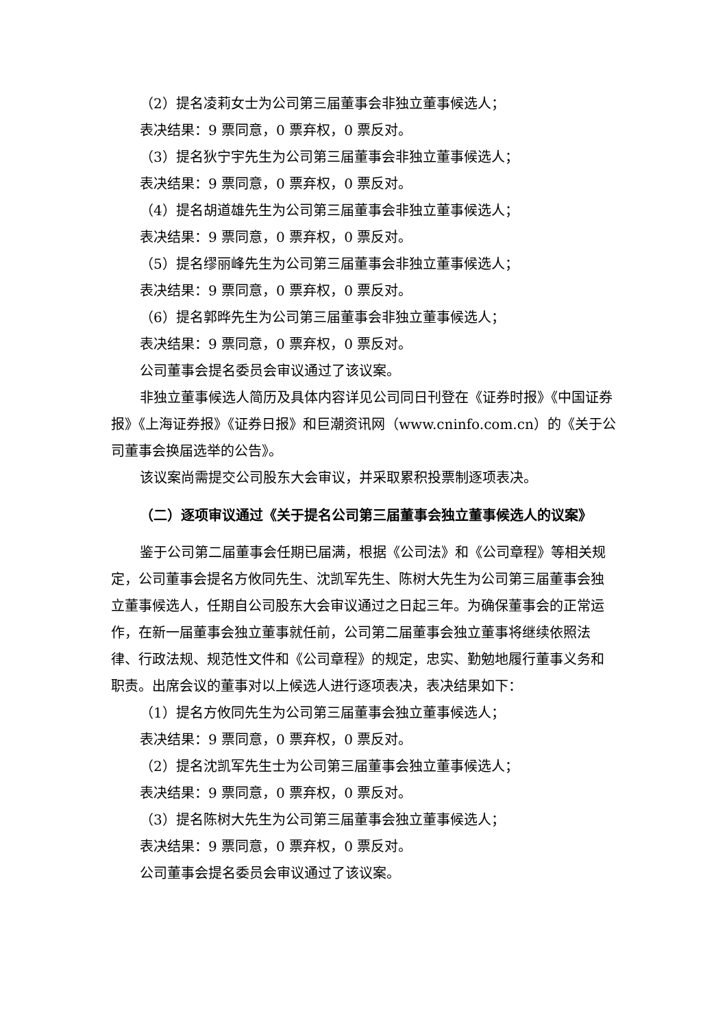（2）提名凌莉女士为公司第三届董事会非独立董事候选人；
表决结果：9 票同意，0 票弃权，0 票反对。
（3）提名狄宁宇先生为公司第三届董事会非独立董事候选人；
表决结果：9 票同意，0 票弃权，0 票反对。
（4）提名胡道雄先生为公司第三届董事会非独立董事候选人；
表决结果：9 票同意，0 票弃权，0 票反对。
（5）提名缪丽峰先生为公司第三届董事会非独立董事候选人；
表决结果：9 票同意，0 票弃权，0 票反对。
（6）提名郭晔先生为公司第三届董事会非独立董事候选人；
表决结果：9 票同意，0 票弃权，0 票反对。
公司董事会提名委员会审议通过了该议案。
非独立董事候选人简历及具体内容详见公司同日刊登在《证券时报》《中国证券报》《上海证券报》《证券日报》和巨潮资讯网（www.cninfo.com.cn）的《关于公司董事会换届选举的公告》。
该议案尚需提交公司股东大会审议，并采取累积投票制逐项表决。
（二）逐项审议通过《关于提名公司第三届董事会独立董事候选人的议案》
鉴于公司第二届董事会任期已届满，根据《公司法》和《公司章程》等相关规定，公司董事会提名方攸同先生、沈凯军先生、陈树大先生为公司第三届董事会独立董事候选人，任期自公司股东大会审议通过之日起三年。为确保董事会的正常运作，在新一届董事会独立董事就任前，公司第二届董事会独立董事将继续依照法律、行政法规、规范性文件和《公司章程》的规定，忠实、勤勉地履行董事义务和职责。出席会议的董事对以上候选人进行逐项表决，表决结果如下：
（1）提名方攸同先生为公司第三届董事会独立董事候选人；
表决结果：9 票同意，0 票弃权，0 票反对。
（2）提名沈凯军先生士为公司第三届董事会独立董事候选人；
表决结果：9 票同意，0 票弃权，0 票反对。
（3）提名陈树大先生为公司第三届董事会独立董事候选人；
表决结果：9 票同意，0 票弃权，0 票反对。
公司董事会提名委员会审议通过了该议案。